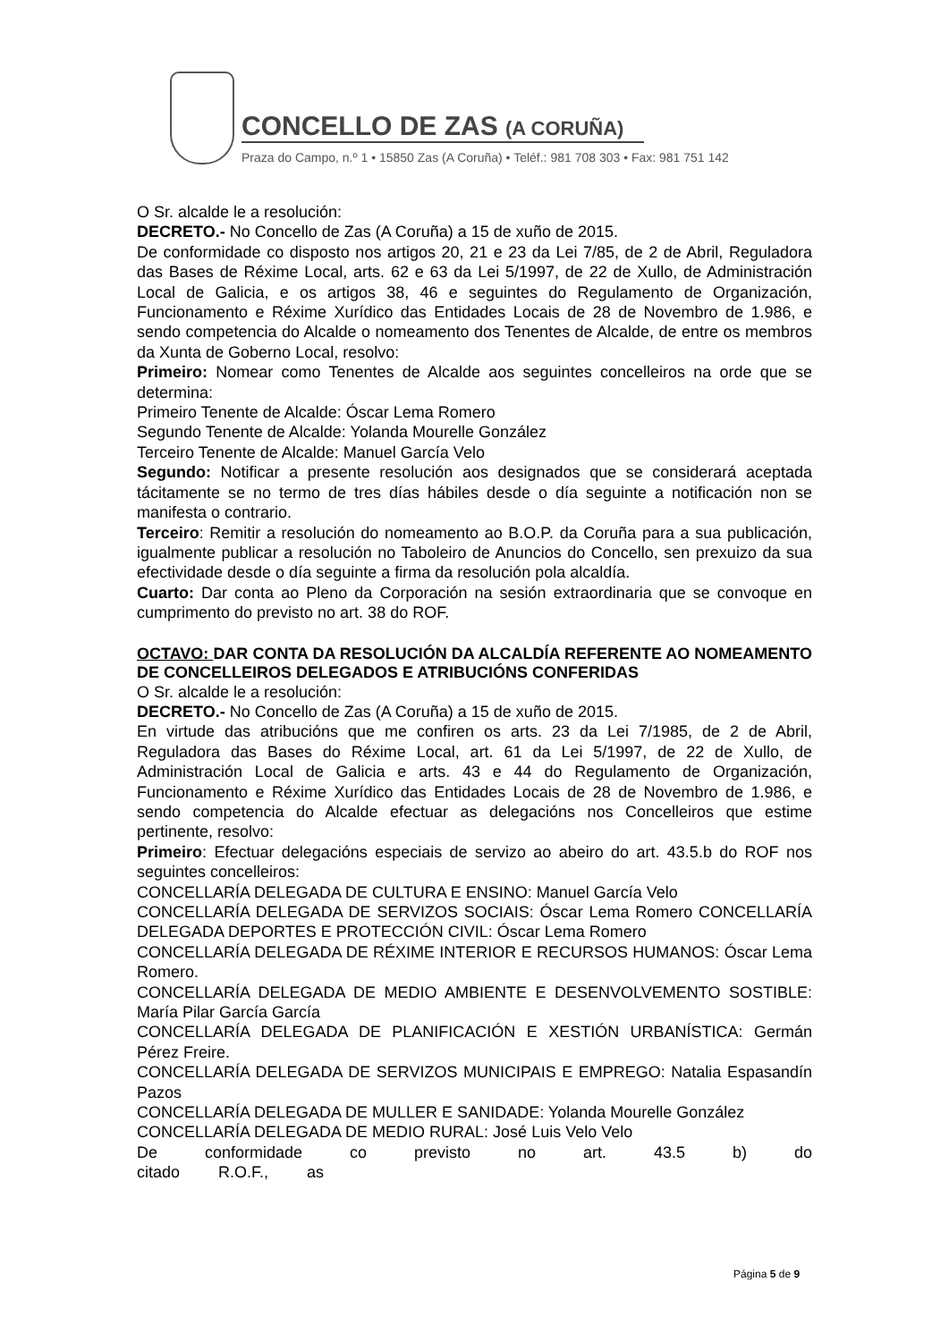CONCELLO DE ZAS (A CORUÑA)
Praza do Campo, n.º 1 • 15850 Zas (A Coruña) • Teléf.: 981 708 303 • Fax: 981 751 142
O Sr. alcalde le a resolución:
DECRETO.- No Concello de Zas (A Coruña) a 15 de xuño de 2015.
De conformidade co disposto nos artigos 20, 21 e 23 da Lei 7/85, de 2 de Abril, Reguladora das Bases de Réxime Local, arts. 62 e 63 da Lei 5/1997, de 22 de Xullo, de Administración Local de Galicia, e os artigos 38, 46 e seguintes do Regulamento de Organización, Funcionamento e Réxime Xurídico das Entidades Locais de 28 de Novembro de 1.986, e sendo competencia do Alcalde o nomeamento dos Tenentes de Alcalde, de entre os membros da Xunta de Goberno Local, resolvo:
Primeiro: Nomear como Tenentes de Alcalde aos seguintes concelleiros na orde que se determina:
Primeiro Tenente de Alcalde: Óscar Lema Romero
Segundo Tenente de Alcalde: Yolanda Mourelle González
Terceiro Tenente de Alcalde: Manuel García Velo
Segundo: Notificar a presente resolución aos designados que se considerará aceptada tácitamente se no termo de tres días hábiles desde o día seguinte a notificación non se manifesta o contrario.
Terceiro: Remitir a resolución do nomeamento ao B.O.P. da Coruña para a sua publicación, igualmente publicar a resolución no Taboleiro de Anuncios do Concello, sen prexuizo da sua efectividade desde o día seguinte a firma da resolución pola alcaldía.
Cuarto: Dar conta ao Pleno da Corporación na sesión extraordinaria que se convoque en cumprimento do previsto no art. 38 do ROF.
OCTAVO: DAR CONTA DA RESOLUCIÓN DA ALCALDÍA REFERENTE AO NOMEAMENTO DE CONCELLEIROS DELEGADOS E ATRIBUCIÓNS CONFERIDAS
O Sr. alcalde le a resolución:
DECRETO.- No Concello de Zas (A Coruña) a 15 de xuño de 2015.
En virtude das atribucións que me confiren os arts. 23 da Lei 7/1985, de 2 de Abril, Reguladora das Bases do Réxime Local, art. 61 da Lei 5/1997, de 22 de Xullo, de Administración Local de Galicia e arts. 43 e 44 do Regulamento de Organización, Funcionamento e Réxime Xurídico das Entidades Locais de 28 de Novembro de 1.986, e sendo competencia do Alcalde efectuar as delegacións nos Concelleiros que estime pertinente, resolvo:
Primeiro: Efectuar delegacións especiais de servizo ao abeiro do art. 43.5.b do ROF nos seguintes concelleiros:
CONCELLARÍA DELEGADA DE CULTURA E ENSINO: Manuel García Velo
CONCELLARÍA DELEGADA DE SERVIZOS SOCIAIS: Óscar Lema Romero CONCELLARÍA DELEGADA DEPORTES E PROTECCIÓN CIVIL: Óscar Lema Romero
CONCELLARÍA DELEGADA DE RÉXIME INTERIOR E RECURSOS HUMANOS: Óscar Lema Romero.
CONCELLARÍA DELEGADA DE MEDIO AMBIENTE E DESENVOLVEMENTO SOSTIBLE: María Pilar García García
CONCELLARÍA DELEGADA DE PLANIFICACIÓN E XESTIÓN URBANÍSTICA: Germán Pérez Freire.
CONCELLARÍA DELEGADA DE SERVIZOS MUNICIPAIS E EMPREGO: Natalia Espasandín Pazos
CONCELLARÍA DELEGADA DE MULLER E SANIDADE: Yolanda Mourelle González
CONCELLARÍA DELEGADA DE MEDIO RURAL: José Luis Velo Velo
De conformidade co previsto no art. 43.5 b) do citado R.O.F., as
Página 5 de 9